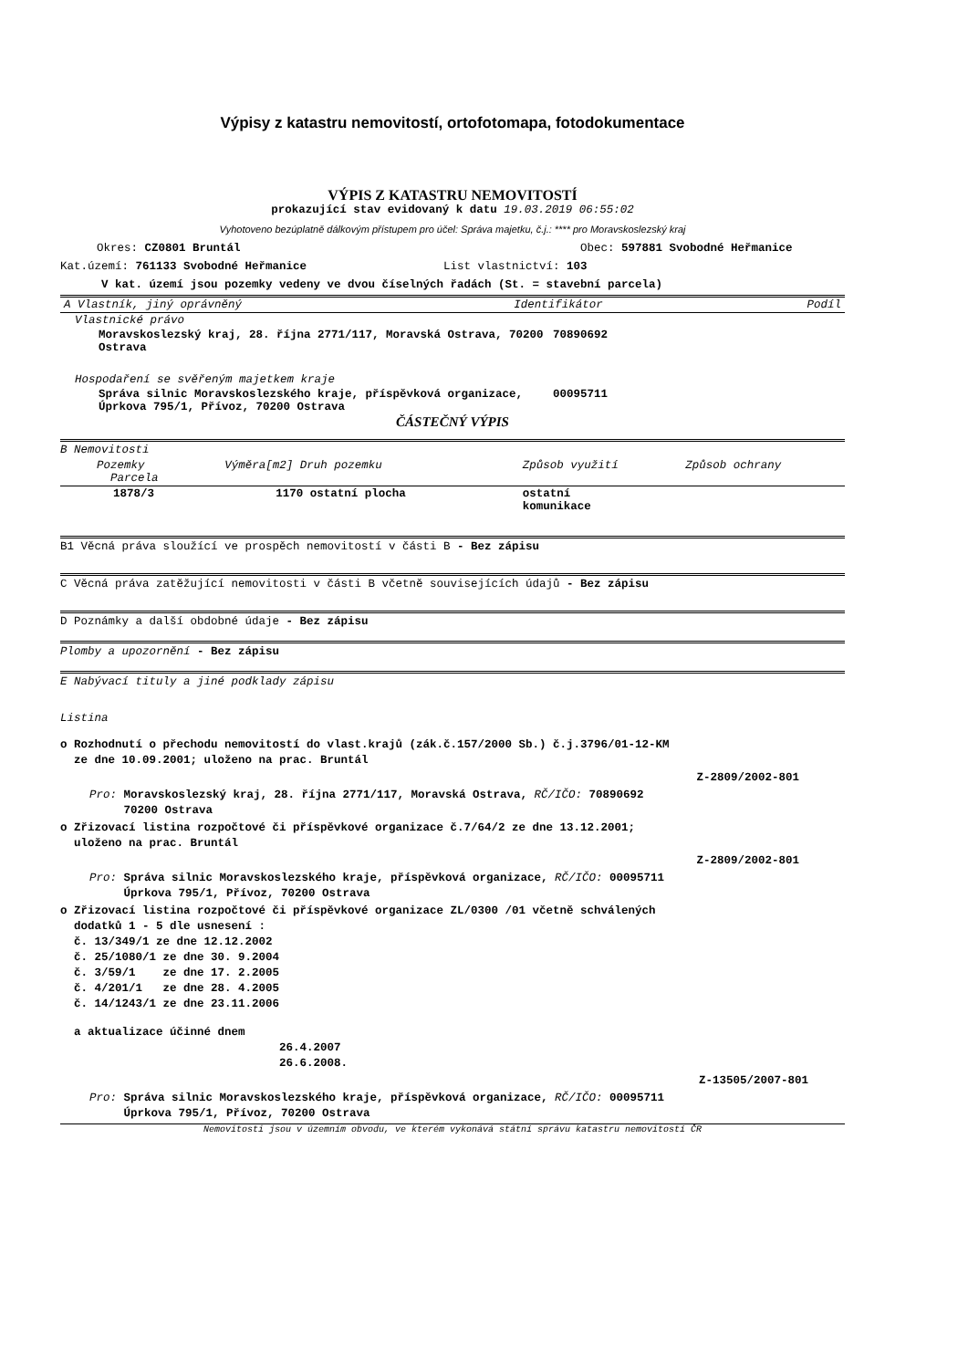Výpisy z katastru nemovitostí, ortofotomapa, fotodokumentace
VÝPIS Z KATASTRU NEMOVITOSTÍ
prokazující stav evidovaný k datu 19.03.2019 06:55:02
Vyhotoveno bezúplatně dálkovým přístupem pro účel: Správa majetku, č.j.: **** pro Moravskoslezský kraj
Okres: CZ0801 Bruntál Obec: 597881 Svobodné Heřmanice
Kat.území: 761133 Svobodné Heřmanice List vlastnictví: 103
V kat. území jsou pozemky vedeny ve dvou číselných řadách (St. = stavební parcela)
| A Vlastník, jiný oprávněný | Identifikátor | Podíl |
| --- | --- | --- |
| Vlastnické právo | |
| Moravskoslezský kraj, 28. října 2771/117, Moravská Ostrava, 70200 Ostrava | 70890692 |
| Hospodaření se svěřeným majetkem kraje | |
| Správa silnic Moravskoslezského kraje, příspěvková organizace, Úprkova 795/1, Přívoz, 70200 Ostrava | 00095711 |
ČÁSTEČNÝ VÝPIS
B Nemovitosti
| Pozemky Parcela | Výměra[m2] Druh pozemku | Způsob využití | Způsob ochrany |
| --- | --- | --- | --- |
| 1878/3 | 1170 ostatní plocha | ostatní komunikace | |
B1 Věcná práva sloužící ve prospěch nemovitostí v části B - Bez zápisu
C Věcná práva zatěžující nemovitosti v části B včetně souvisejících údajů - Bez zápisu
D Poznámky a další obdobné údaje - Bez zápisu
Plomby a upozornění - Bez zápisu
E Nabývací tituly a jiné podklady zápisu
Listina
o Rozhodnutí o přechodu nemovitostí do vlast.krajů (zák.č.157/2000 Sb.) č.j.3796/01-12-KM
ze dne 10.09.2001; uloženo na prac. Bruntál
Z-2809/2002-801
Pro: Moravskoslezský kraj, 28. října 2771/117, Moravská Ostrava, RČ/IČO: 70890692
70200 Ostrava
o Zřizovací listina rozpočtové či příspěvkové organizace č.7/64/2 ze dne 13.12.2001;
uloženo na prac. Bruntál
Z-2809/2002-801
Pro: Správa silnic Moravskoslezského kraje, příspěvková organizace, RČ/IČO: 00095711
Úprkova 795/1, Přívoz, 70200 Ostrava
o Zřizovací listina rozpočtové či příspěvkové organizace ZL/0300 /01 včetně schválených
dodatků 1 - 5 dle usnesení :
č. 13/349/1 ze dne 12.12.2002
č. 25/1080/1 ze dne 30. 9.2004
č. 3/59/1 ze dne 17. 2.2005
č. 4/201/1 ze dne 28. 4.2005
č. 14/1243/1 ze dne 23.11.2006
a aktualizace účinné dnem
26.4.2007
26.6.2008.
Z-13505/2007-801
Pro: Správa silnic Moravskoslezského kraje, příspěvková organizace, RČ/IČO: 00095711
Úprkova 795/1, Přívoz, 70200 Ostrava
Nemovitosti jsou v územním obvodu, ve kterém vykonává státní správu katastru nemovitostí ČR